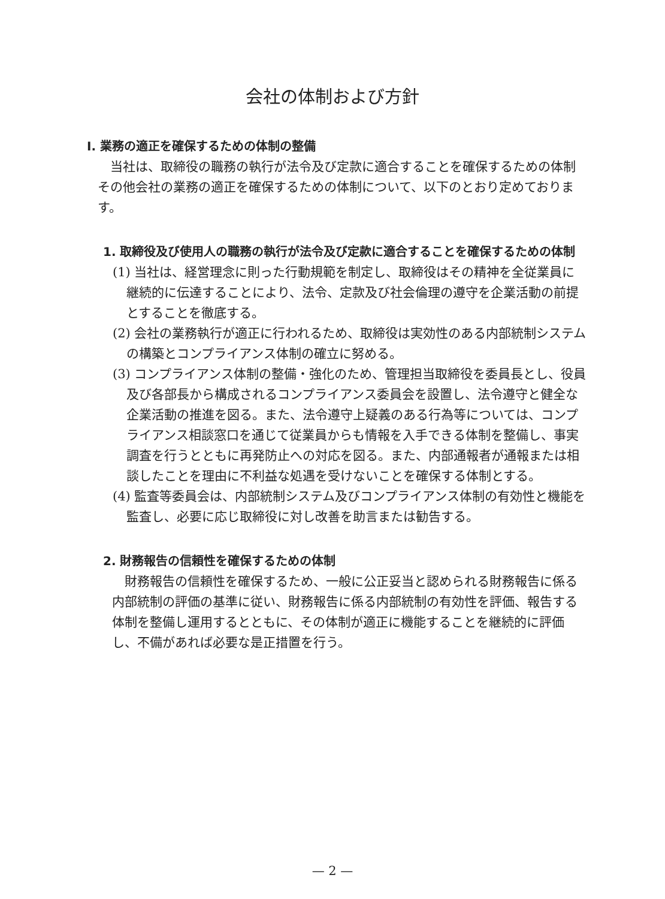会社の体制および方針
Ⅰ. 業務の適正を確保するための体制の整備
当社は、取締役の職務の執行が法令及び定款に適合することを確保するための体制その他会社の業務の適正を確保するための体制について、以下のとおり定めております。
1. 取締役及び使用人の職務の執行が法令及び定款に適合することを確保するための体制
(1) 当社は、経営理念に則った行動規範を制定し、取締役はその精神を全従業員に継続的に伝達することにより、法令、定款及び社会倫理の遵守を企業活動の前提とすることを徹底する。
(2) 会社の業務執行が適正に行われるため、取締役は実効性のある内部統制システムの構築とコンプライアンス体制の確立に努める。
(3) コンプライアンス体制の整備・強化のため、管理担当取締役を委員長とし、役員及び各部長から構成されるコンプライアンス委員会を設置し、法令遵守と健全な企業活動の推進を図る。また、法令遵守上疑義のある行為等については、コンプライアンス相談窓口を通じて従業員からも情報を入手できる体制を整備し、事実調査を行うとともに再発防止への対応を図る。また、内部通報者が通報または相談したことを理由に不利益な処遇を受けないことを確保する体制とする。
(4) 監査等委員会は、内部統制システム及びコンプライアンス体制の有効性と機能を監査し、必要に応じ取締役に対し改善を助言または勧告する。
2. 財務報告の信頼性を確保するための体制
財務報告の信頼性を確保するため、一般に公正妥当と認められる財務報告に係る内部統制の評価の基準に従い、財務報告に係る内部統制の有効性を評価、報告する体制を整備し運用するとともに、その体制が適正に機能することを継続的に評価し、不備があれば必要な是正措置を行う。
— 2 —